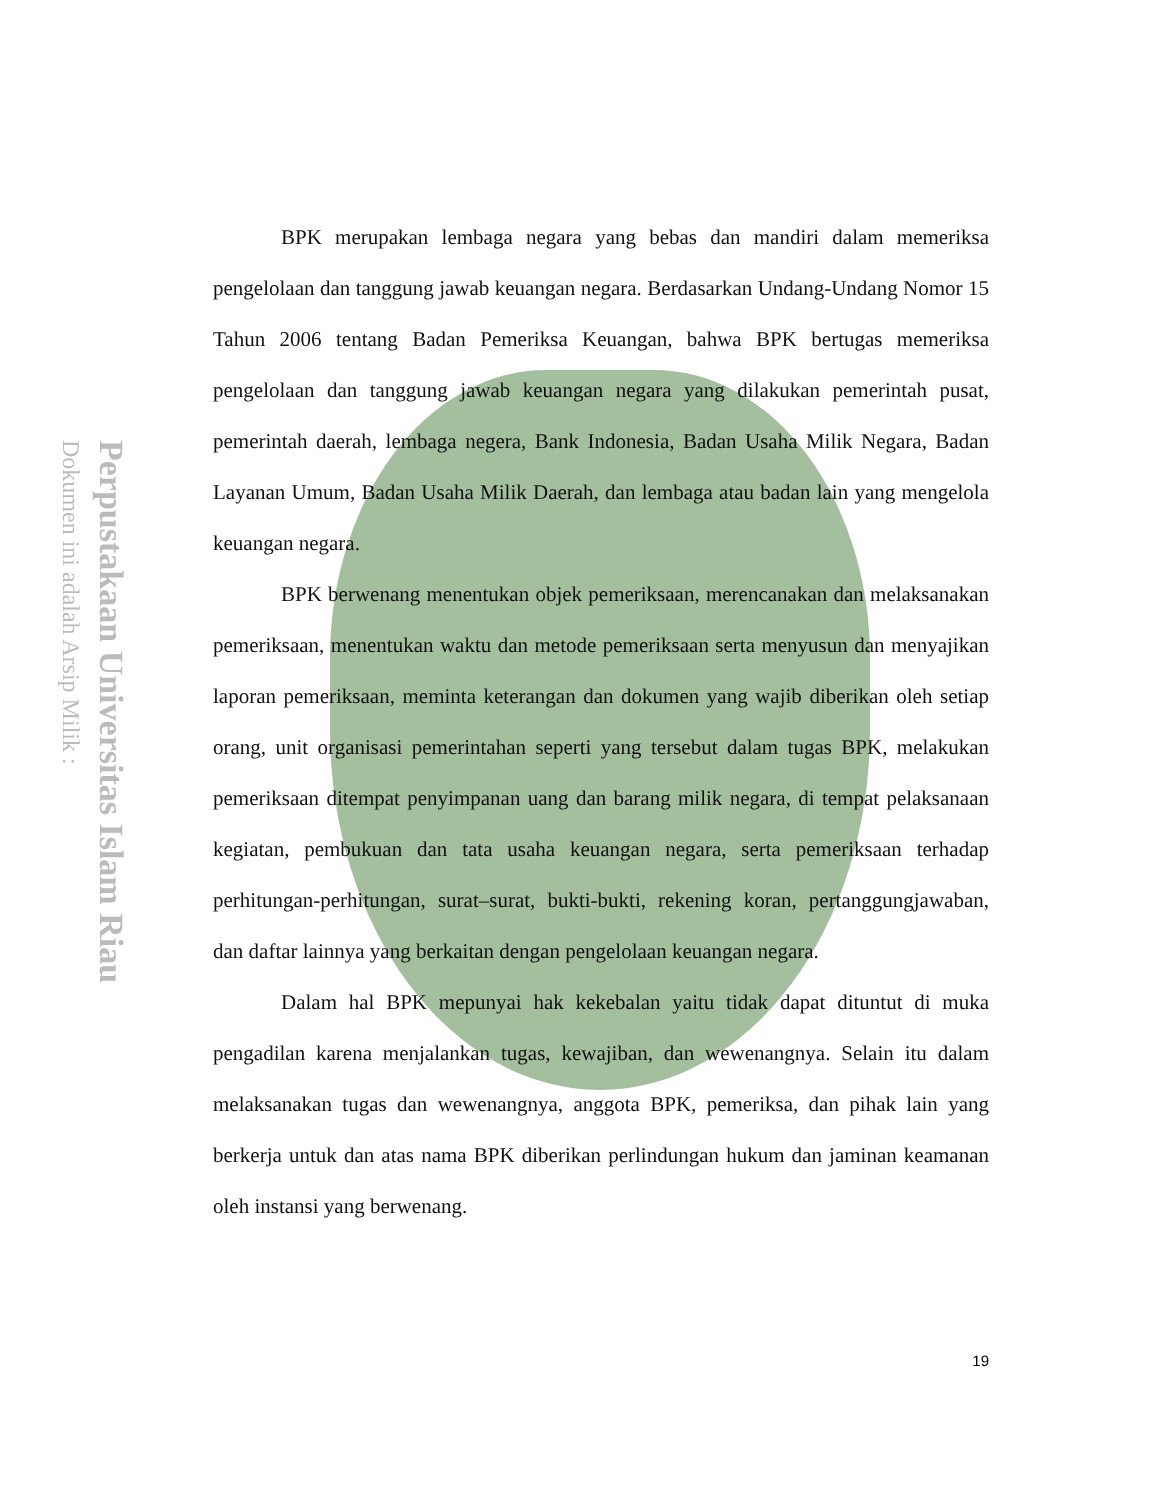Perpustakaan Universitas Islam Riau
Dokumen ini adalah Arsip Milik :
BPK merupakan lembaga negara yang bebas dan mandiri dalam memeriksa pengelolaan dan tanggung jawab keuangan negara. Berdasarkan Undang-Undang Nomor 15 Tahun 2006 tentang Badan Pemeriksa Keuangan, bahwa BPK bertugas memeriksa pengelolaan dan tanggung jawab keuangan negara yang dilakukan pemerintah pusat, pemerintah daerah, lembaga negera, Bank Indonesia, Badan Usaha Milik Negara, Badan Layanan Umum, Badan Usaha Milik Daerah, dan lembaga atau badan lain yang mengelola keuangan negara.
BPK berwenang menentukan objek pemeriksaan, merencanakan dan melaksanakan pemeriksaan, menentukan waktu dan metode pemeriksaan serta menyusun dan menyajikan laporan pemeriksaan, meminta keterangan dan dokumen yang wajib diberikan oleh setiap orang, unit organisasi pemerintahan seperti yang tersebut dalam tugas BPK, melakukan pemeriksaan ditempat penyimpanan uang dan barang milik negara, di tempat pelaksanaan kegiatan, pembukuan dan tata usaha keuangan negara, serta pemeriksaan terhadap perhitungan-perhitungan, surat–surat, bukti-bukti, rekening koran, pertanggungjawaban, dan daftar lainnya yang berkaitan dengan pengelolaan keuangan negara.
Dalam hal BPK mepunyai hak kekebalan yaitu tidak dapat dituntut di muka pengadilan karena menjalankan tugas, kewajiban, dan wewenangnya. Selain itu dalam melaksanakan tugas dan wewenangnya, anggota BPK, pemeriksa, dan pihak lain yang berkerja untuk dan atas nama BPK diberikan perlindungan hukum dan jaminan keamanan oleh instansi yang berwenang.
19